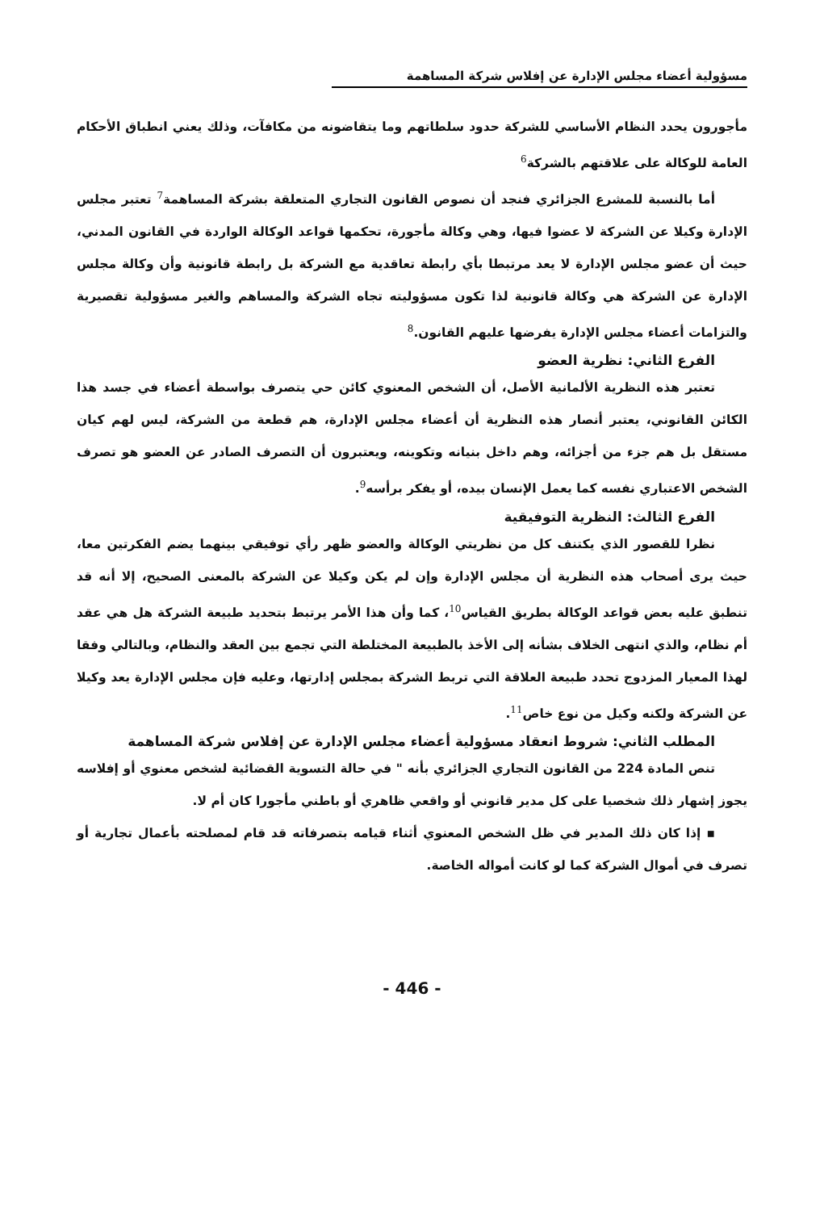مسؤولية أعضاء مجلس الإدارة عن إفلاس شركة المساهمة
مأجورون يحدد النظام الأساسي للشركة حدود سلطاتهم وما يتقاضونه من مكافآت، وذلك يعني انطباق الأحكام العامة للوكالة على علاقتهم بالشركة<sup>6</sup>
أما بالنسبة للمشرع الجزائري فنجد أن نصوص القانون التجاري المتعلقة بشركة المساهمة<sup>7</sup> تعتبر مجلس الإدارة وكيلا عن الشركة لا عضوا فيها، وهي وكالة مأجورة، تحكمها قواعد الوكالة الواردة في القانون المدني، حيث أن عضو مجلس الإدارة لا يعد مرتبطا بأي رابطة تعاقدية مع الشركة بل رابطة قانونية وأن وكالة مجلس الإدارة عن الشركة هي وكالة قانونية لذا تكون مسؤوليته تجاه الشركة والمساهم والغير مسؤولية تقصيرية والتزامات أعضاء مجلس الإدارة يفرضها عليهم القانون.<sup>8</sup>
الفرع الثاني: نظرية العضو
تعتبر هذه النظرية الألمانية الأصل، أن الشخص المعنوي كائن حي يتصرف بواسطة أعضاء في جسد هذا الكائن القانوني، يعتبر أنصار هذه النظرية أن أعضاء مجلس الإدارة، هم قطعة من الشركة، ليس لهم كيان مستقل بل هم جزء من أجزائه، وهم داخل بنيانه وتكوينه، ويعتبرون أن التصرف الصادر عن العضو هو تصرف الشخص الاعتباري نفسه كما يعمل الإنسان بيده، أو يفكر برأسه<sup>9</sup>.
الفرع الثالث: النظرية التوفيقية
نظرا للقصور الذي يكتنف كل من نظريتي الوكالة والعضو ظهر رأي توفيقي بينهما يضم الفكرتين معا، حيث يرى أصحاب هذه النظرية أن مجلس الإدارة وإن لم يكن وكيلا عن الشركة بالمعنى الصحيح، إلا أنه قد تنطبق عليه بعض قواعد الوكالة بطريق القياس<sup>10</sup>، كما وأن هذا الأمر يرتبط بتحديد طبيعة الشركة هل هي عقد أم نظام، والذي انتهى الخلاف بشأنه إلى الأخذ بالطبيعة المختلطة التي تجمع بين العقد والنظام، وبالتالي وفقا لهذا المعيار المزدوج تحدد طبيعة العلاقة التي تربط الشركة بمجلس إدارتها، وعليه فإن مجلس الإدارة يعد وكيلا عن الشركة ولكنه وكيل من نوع خاص<sup>11</sup>.
المطلب الثاني: شروط انعقاد مسؤولية أعضاء مجلس الإدارة عن إفلاس شركة المساهمة
تنص المادة 224 من القانون التجاري الجزائري بأنه " في حالة التسوية القضائية لشخص معنوي أو إفلاسه يجوز إشهار ذلك شخصيا على كل مدير قانوني أو واقعي ظاهري أو باطني مأجورا كان أم لا.
▪ إذا كان ذلك المدير في ظل الشخص المعنوي أثناء قيامه بتصرفاته قد قام لمصلحته بأعمال تجارية أو تصرف في أموال الشركة كما لو كانت أمواله الخاصة.
- 446 -